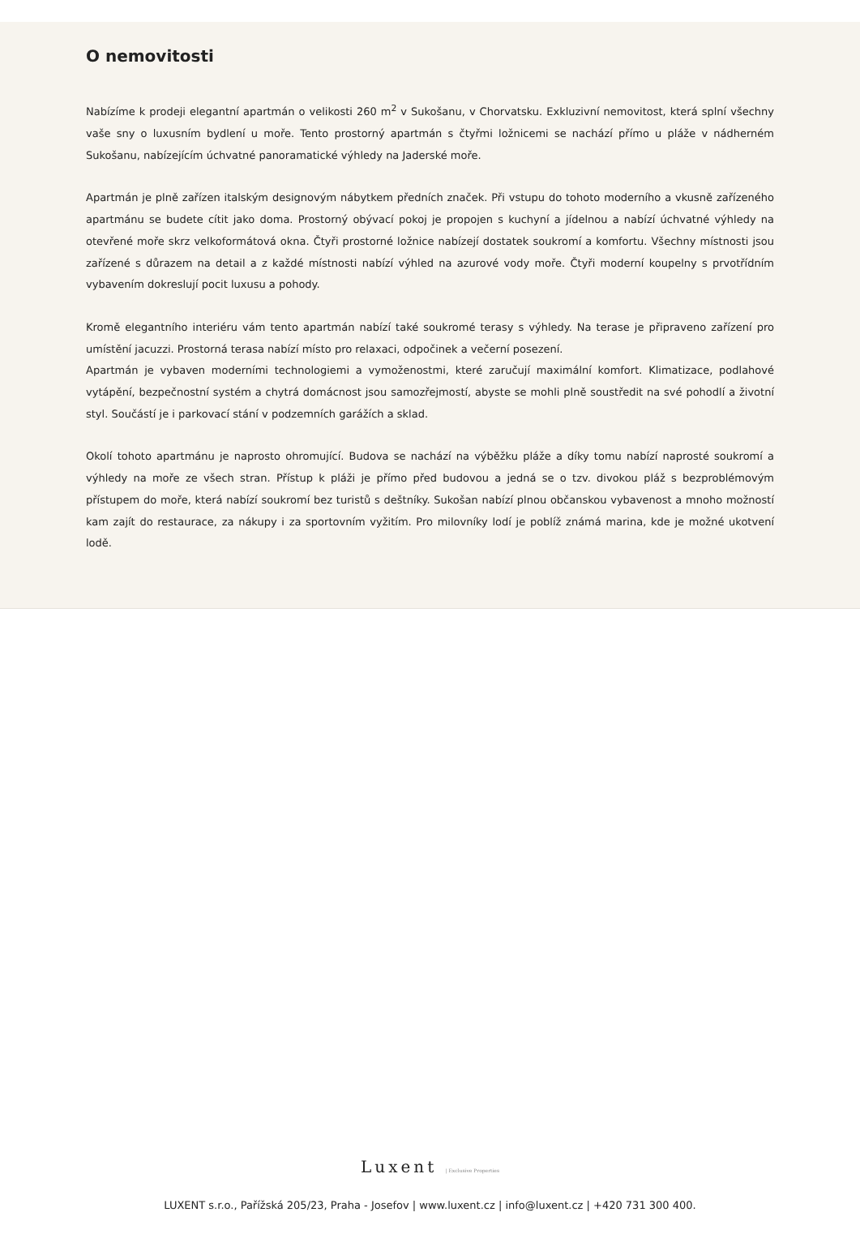O nemovitosti
Nabízíme k prodeji elegantní apartmán o velikosti 260 m<sup>2</sup> v Sukošanu, v Chorvatsku. Exkluzivní nemovitost, která splní všechny vaše sny o luxusním bydlení u moře. Tento prostorný apartmán s čtyřmi ložnicemi se nachází přímo u pláže v nádherném Sukošanu, nabízejícím úchvatné panoramatické výhledy na Jaderské moře.
Apartmán je plně zařízen italským designovým nábytkem předních značek. Při vstupu do tohoto moderního a vkusně zařízeného apartmánu se budete cítit jako doma. Prostorný obývací pokoj je propojen s kuchyní a jídelnou a nabízí úchvatné výhledy na otevřené moře skrz velkoformátová okna. Čtyři prostorné ložnice nabízejí dostatek soukromí a komfortu. Všechny místnosti jsou zařízené s důrazem na detail a z každé místnosti nabízí výhled na azurové vody moře. Čtyři moderní koupelny s prvotřídním vybavením dokreslují pocit luxusu a pohody.
Kromě elegantního interiéru vám tento apartmán nabízí také soukromé terasy s výhledy. Na terase je připraveno zařízení pro umístění jacuzzi. Prostorná terasa nabízí místo pro relaxaci, odpočinek a večerní posezení.
Apartmán je vybaven moderními technologiemi a vymoženostmi, které zaručují maximální komfort. Klimatizace, podlahové vytápění, bezpečnostní systém a chytrá domácnost jsou samozřejmostí, abyste se mohli plně soustředit na své pohodlí a životní styl. Součástí je i parkovací stání v podzemních garážích a sklad.
Okolí tohoto apartmánu je naprosto ohromující. Budova se nachází na výběžku pláže a díky tomu nabízí naprosté soukromí a výhledy na moře ze všech stran. Přístup k pláži je přímo před budovou a jedná se o tzv. divokou pláž s bezproblémovým přístupem do moře, která nabízí soukromí bez turistů s deštníky. Sukošan nabízí plnou občanskou vybavenost a mnoho možností kam zajít do restaurace, za nákupy i za sportovním vyžitím. Pro milovníky lodí je poblíž známá marina, kde je možné ukotvení lodě.
Luxent | Exclusive Properties
LUXENT s.r.o., Pařížská 205/23, Praha - Josefov | www.luxent.cz | info@luxent.cz | +420 731 300 400.